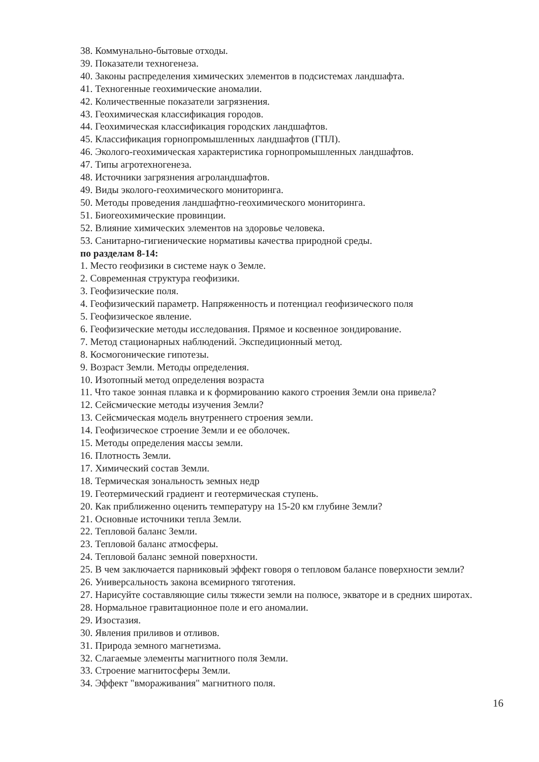38. Коммунально-бытовые отходы.
39. Показатели техногенеза.
40. Законы распределения химических элементов в подсистемах ландшафта.
41. Техногенные геохимические аномалии.
42. Количественные показатели загрязнения.
43. Геохимическая классификация городов.
44. Геохимическая классификация городских ландшафтов.
45. Классификация горнопромышленных ландшафтов (ГПЛ).
46. Эколого-геохимическая характеристика горнопромышленных ландшафтов.
47. Типы агротехногенеза.
48. Источники загрязнения агроландшафтов.
49. Виды эколого-геохимического мониторинга.
50. Методы проведения ландшафтно-геохимического мониторинга.
51. Биогеохимические провинции.
52. Влияние химических элементов на здоровье человека.
53. Санитарно-гигиенические нормативы качества природной среды.
по разделам 8-14:
1. Место геофизики в системе наук о Земле.
2. Современная структура геофизики.
3. Геофизические поля.
4. Геофизический параметр. Напряженность и потенциал геофизического поля
5. Геофизическое явление.
6. Геофизические методы исследования. Прямое и косвенное зондирование.
7. Метод стационарных наблюдений. Экспедиционный метод.
8. Космогонические гипотезы.
9. Возраст Земли. Методы определения.
10. Изотопный метод определения возраста
11. Что такое зонная плавка и к формированию какого строения Земли она привела?
12. Сейсмические методы изучения Земли?
13. Сейсмическая модель внутреннего строения земли.
14. Геофизическое строение Земли и ее оболочек.
15. Методы определения массы земли.
16. Плотность Земли.
17. Химический состав Земли.
18. Термическая зональность земных недр
19. Геотермический градиент и геотермическая ступень.
20. Как приближенно оценить температуру на 15-20 км глубине Земли?
21. Основные источники тепла Земли.
22. Тепловой баланс Земли.
23. Тепловой баланс атмосферы.
24. Тепловой баланс земной поверхности.
25. В чем заключается парниковый эффект говоря о тепловом балансе поверхности земли?
26. Универсальность закона всемирного тяготения.
27. Нарисуйте составляющие силы тяжести земли на полюсе, экваторе и в средних широтах.
28. Нормальное гравитационное поле и его аномалии.
29. Изостазия.
30. Явления приливов и отливов.
31. Природа земного магнетизма.
32. Слагаемые элементы магнитного поля Земли.
33. Строение магнитосферы Земли.
34. Эффект "вмораживания" магнитного поля.
16